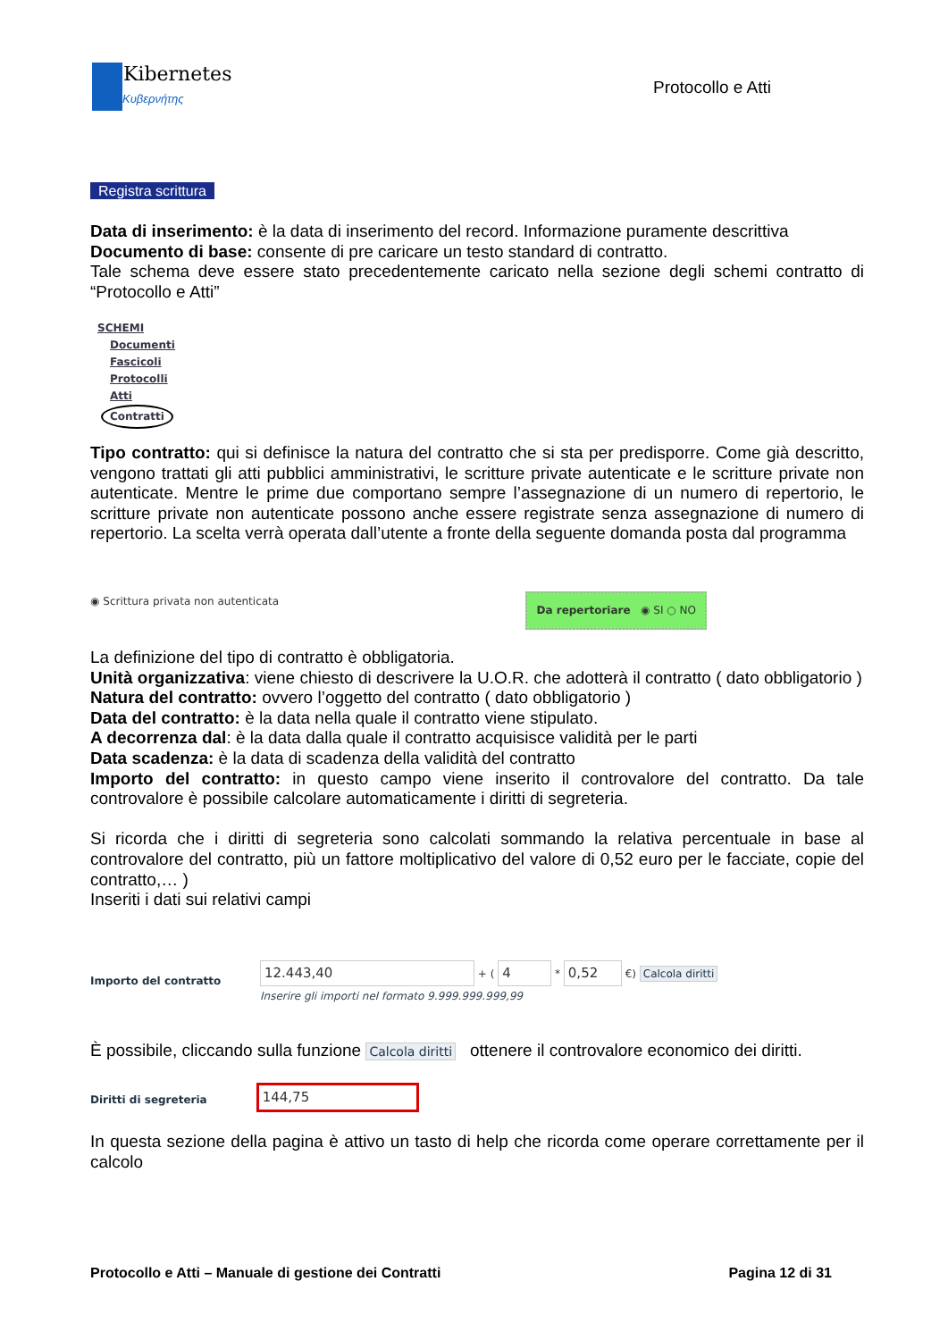Kibernetes
Κυβερνήτης
Protocollo e Atti
Registra scrittura
Data di inserimento: è la data di inserimento del record. Informazione puramente descrittiva
Documento di base: consente di pre caricare un testo standard di contratto.
Tale schema deve essere stato precedentemente caricato nella sezione degli schemi contratto di “Protocollo e Atti”
SCHEMI
Documenti
Fascicoli
Protocolli
Atti
Contratti
Tipo contratto: qui si definisce la natura del contratto che si sta per predisporre. Come già descritto, vengono trattati gli atti pubblici amministrativi, le scritture private autenticate e le scritture private non autenticate. Mentre le prime due comportano sempre l’assegnazione di un numero di repertorio, le scritture private non autenticate possono anche essere registrate senza assegnazione di numero di repertorio. La scelta verrà operata dall’utente a fronte della seguente domanda posta dal programma
◉ Scrittura privata non autenticata Da repertoriare ◉ SI ○ NO
La definizione del tipo di contratto è obbligatoria.
Unità organizzativa: viene chiesto di descrivere la U.O.R. che adotterà il contratto ( dato obbligatorio )
Natura del contratto: ovvero l’oggetto del contratto ( dato obbligatorio )
Data del contratto: è la data nella quale il contratto viene stipulato.
A decorrenza dal: è la data dalla quale il contratto acquisisce validità per le parti
Data scadenza: è la data di scadenza della validità del contratto
Importo del contratto: in questo campo viene inserito il controvalore del contratto. Da tale controvalore è possibile calcolare automaticamente i diritti di segreteria.
Si ricorda che i diritti di segreteria sono calcolati sommando la relativa percentuale in base al controvalore del contratto, più un fattore moltiplicativo del valore di 0,52 euro per le facciate, copie del contratto,… )
Inseriti i dati sui relativi campi
Importo del contratto
12.443,40 + ( 4 * 0,52 €) Calcola diritti
Inserire gli importi nel formato 9.999.999.999,99
È possibile, cliccando sulla funzione Calcola diritti ottenere il controvalore economico dei diritti.
Diritti di segreteria 144,75
In questa sezione della pagina è attivo un tasto di help che ricorda come operare correttamente per il calcolo
Protocollo e Atti – Manuale di gestione dei Contratti Pagina 12 di 31